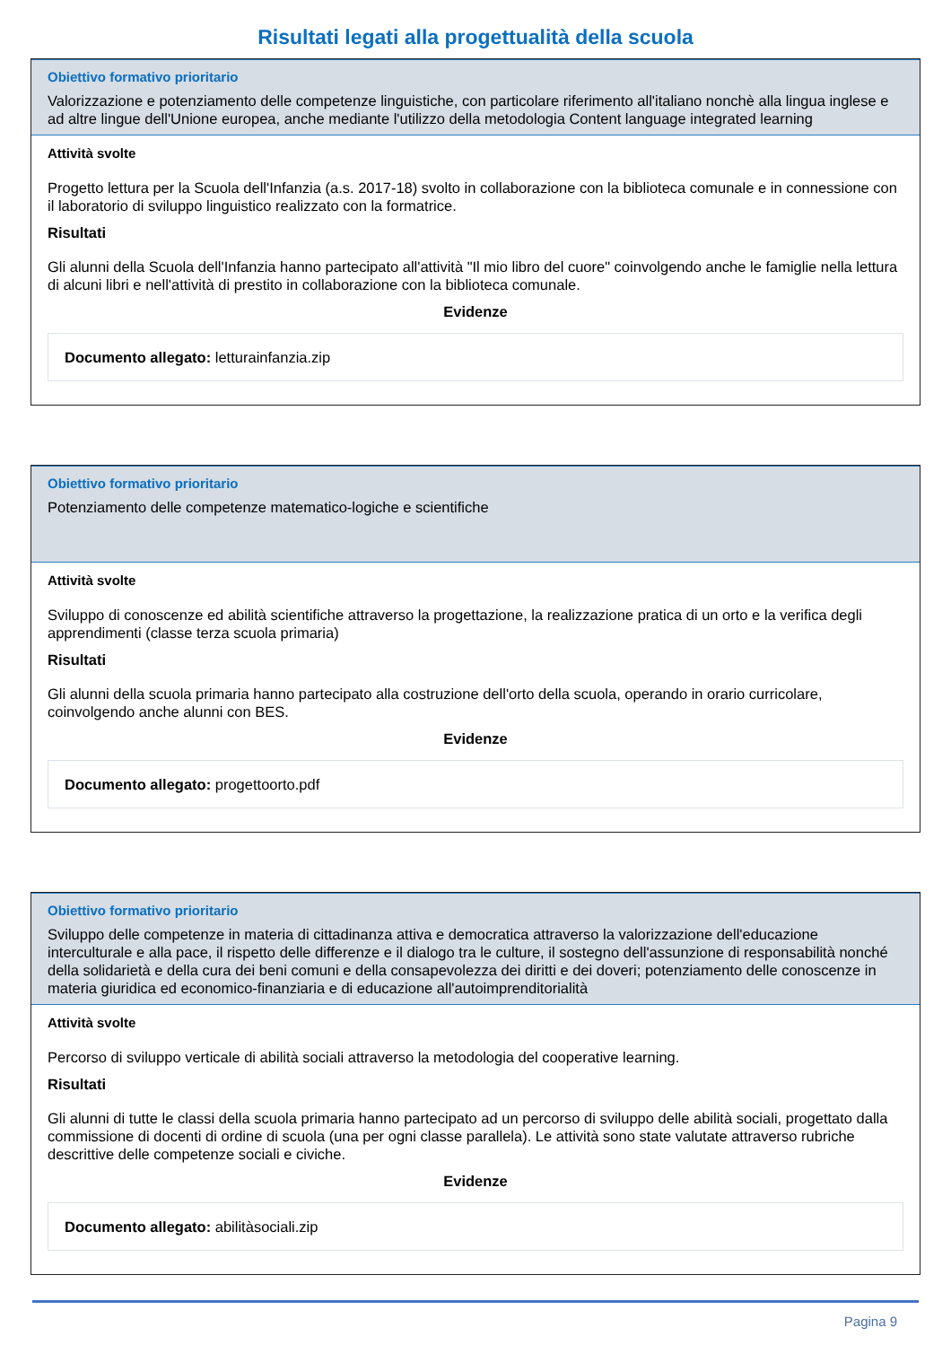Risultati legati alla progettualità della scuola
Obiettivo formativo prioritario
Valorizzazione e potenziamento delle competenze linguistiche, con particolare riferimento all'italiano nonchè alla lingua inglese e ad altre lingue dell'Unione europea, anche mediante l'utilizzo della metodologia Content language integrated learning
Attività svolte
Progetto lettura per la Scuola dell'Infanzia (a.s. 2017-18) svolto in collaborazione con la biblioteca comunale e in connessione con il laboratorio di sviluppo linguistico realizzato con la formatrice.
Risultati
Gli alunni della Scuola dell'Infanzia hanno partecipato all'attività "Il mio libro del cuore" coinvolgendo anche le famiglie nella lettura di alcuni libri e nell'attività di prestito in collaborazione con la biblioteca comunale.
Evidenze
Documento allegato: letturainfanzia.zip
Obiettivo formativo prioritario
Potenziamento delle competenze matematico-logiche e scientifiche
Attività svolte
Sviluppo di conoscenze ed abilità scientifiche attraverso la progettazione, la realizzazione pratica di un orto e la verifica degli apprendimenti (classe terza scuola primaria)
Risultati
Gli alunni della scuola primaria hanno partecipato alla costruzione dell'orto della scuola, operando in orario curricolare, coinvolgendo anche alunni con BES.
Evidenze
Documento allegato: progettoorto.pdf
Obiettivo formativo prioritario
Sviluppo delle competenze in materia di cittadinanza attiva e democratica attraverso la valorizzazione dell'educazione interculturale e alla pace, il rispetto delle differenze e il dialogo tra le culture, il sostegno dell'assunzione di responsabilità nonché della solidarietà e della cura dei beni comuni e della consapevolezza dei diritti e dei doveri; potenziamento delle conoscenze in materia giuridica ed economico-finanziaria e di educazione all'autoimprenditorialità
Attività svolte
Percorso di sviluppo verticale di abilità sociali attraverso la metodologia del cooperative learning.
Risultati
Gli alunni di tutte le classi della scuola primaria hanno partecipato ad un percorso di sviluppo delle abilità sociali, progettato dalla commissione di docenti di ordine di scuola (una per ogni classe parallela). Le attività sono state valutate attraverso rubriche descrittive delle competenze sociali e civiche.
Evidenze
Documento allegato: abilitàsociali.zip
Pagina 9